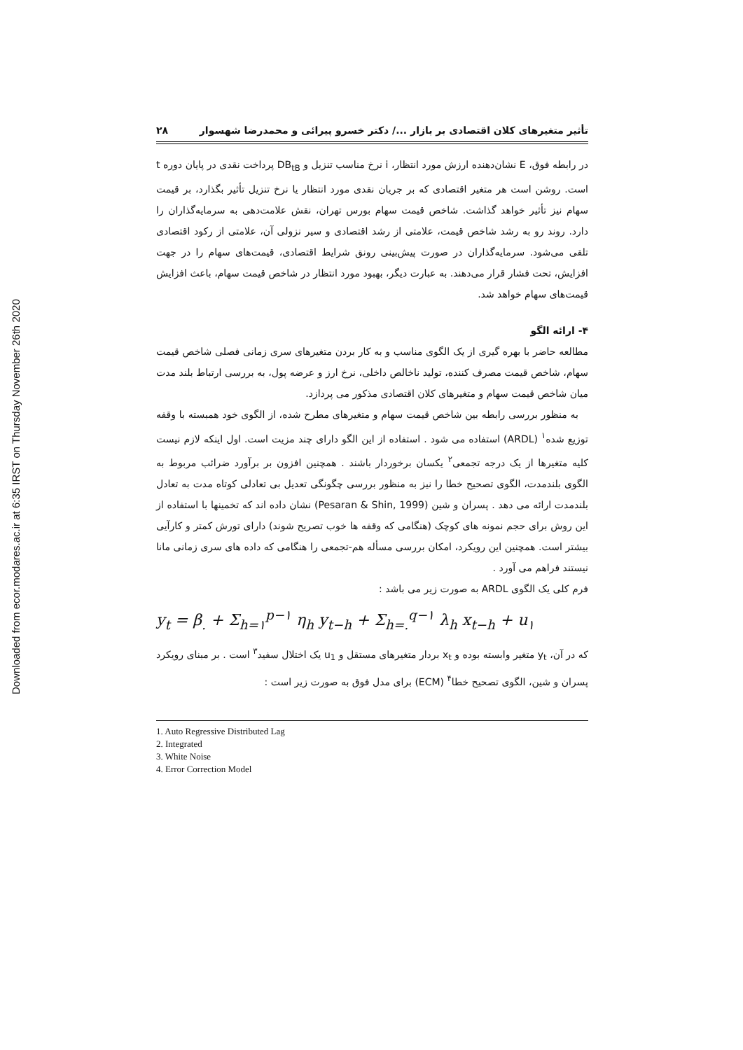Downloaded from ecor.modares.ac.ir at 6:35 IRST on Thursday November 26th 2020
تأثیر متغیرهای کلان اقتصادی بر بازار .../ دکتر خسرو پیرائی و محمدرضا شهسوار ۲۸
در رابطه فوق، E نشان‌دهنده ارزش مورد انتظار، i نرخ مناسب تنزیل و DB<sub>tB</sub> پرداخت نقدی در پایان دوره t است. روشن است هر متغیر اقتصادی که بر جریان نقدی مورد انتظار یا نرخ تنزیل تأثیر بگذارد، بر قیمت سهام نیز تأثیر خواهد گذاشت. شاخص قیمت سهام بورس تهران، نقش علامت‌دهی به سرمایه‌گذاران را دارد. روند رو به رشد شاخص قیمت، علامتی از رشد اقتصادی و سیر نزولی آن، علامتی از رکود اقتصادی تلقی می‌شود. سرمایه‌گذاران در صورت پیش‌بینی رونق شرایط اقتصادی، قیمت‌های سهام را در جهت افزایش، تحت فشار قرار می‌دهند. به عبارت دیگر، بهبود مورد انتظار در شاخص قیمت سهام، باعث افزایش قیمت‌های سهام خواهد شد.
۴- ارائه الگو
مطالعه حاضر با بهره گیری از یک الگوی مناسب و به کار بردن متغیرهای سری زمانی فصلی شاخص قیمت سهام، شاخص قیمت مصرف کننده، تولید ناخالص داخلی، نرخ ارز و عرضه پول، به بررسی ارتباط بلند مدت میان شاخص قیمت سهام و متغیرهای کلان اقتصادی مذکور می پردازد.
به منظور بررسی رابطه بین شاخص قیمت سهام و متغیرهای مطرح شده، از الگوی خود همبسته با وقفه توزیع شده<sup>۱</sup> (ARDL) استفاده می شود . استفاده از این الگو دارای چند مزیت است. اول اینکه لازم نیست کلیه متغیرها از یک درجه تجمعی<sup>۲</sup> یکسان برخوردار باشند . همچنین افزون بر برآورد ضرائب مربوط به الگوی بلندمدت، الگوی تصحیح خطا را نیز به منظور بررسی چگونگی تعدیل بی تعادلی کوتاه مدت به تعادل بلندمدت ارائه می دهد . پسران و شین (Pesaran & Shin, 1999) نشان داده اند که تخمینها با استفاده از این روش برای حجم نمونه های کوچک (هنگامی که وقفه ها خوب تصریح شوند) دارای تورش کمتر و کارآیی بیشتر است. همچنین این رویکرد، امکان بررسی مسأله هم-تجمعی را هنگامی که داده های سری زمانی مانا نیستند فراهم می آورد .
فرم کلی یک الگوی ARDL به صورت زیر می باشد :
y<sub>t</sub> = β<sub>.</sub> + Σ<sub>h=۱</sub><sup>p−۱</sup> η<sub>h</sub> y<sub>t−h</sub> + Σ<sub>h=.</sub><sup>q−۱</sup> λ<sub>h</sub> x<sub>t−h</sub> + u<sub>۱</sub>
که در آن، y<sub>t</sub> متغیر وابسته بوده و x<sub>t</sub> بردار متغیرهای مستقل و u<sub>1</sub> یک اختلال سفید<sup>۳</sup> است . بر مبنای رویکرد پسران و شین، الگوی تصحیح خطا<sup>۴</sup> (ECM) برای مدل فوق به صورت زیر است :
1. Auto Regressive Distributed Lag
2. Integrated
3. White Noise
4. Error Correction Model